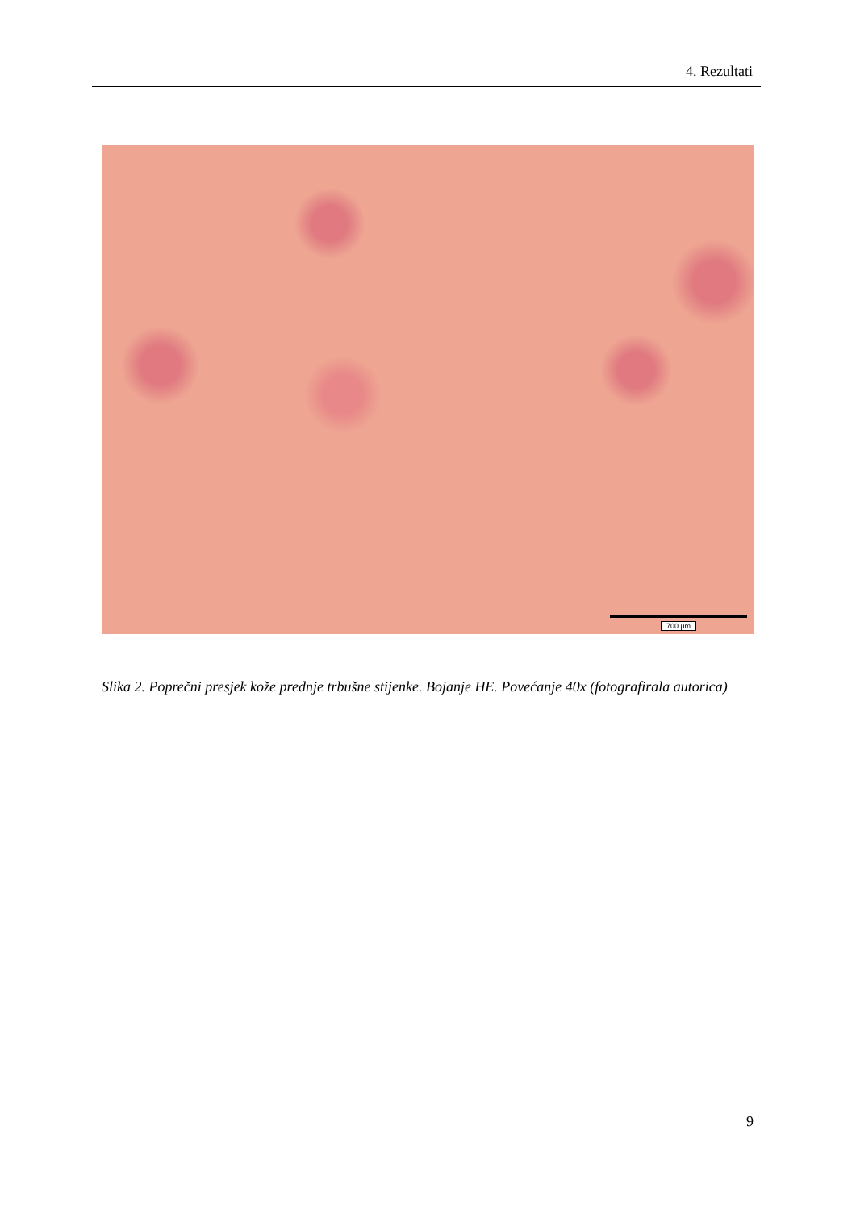4. Rezultati
700 µm
Slika 2. Poprečni presjek kože prednje trbušne stijenke. Bojanje HE. Povećanje 40x (fotografirala autorica)
9